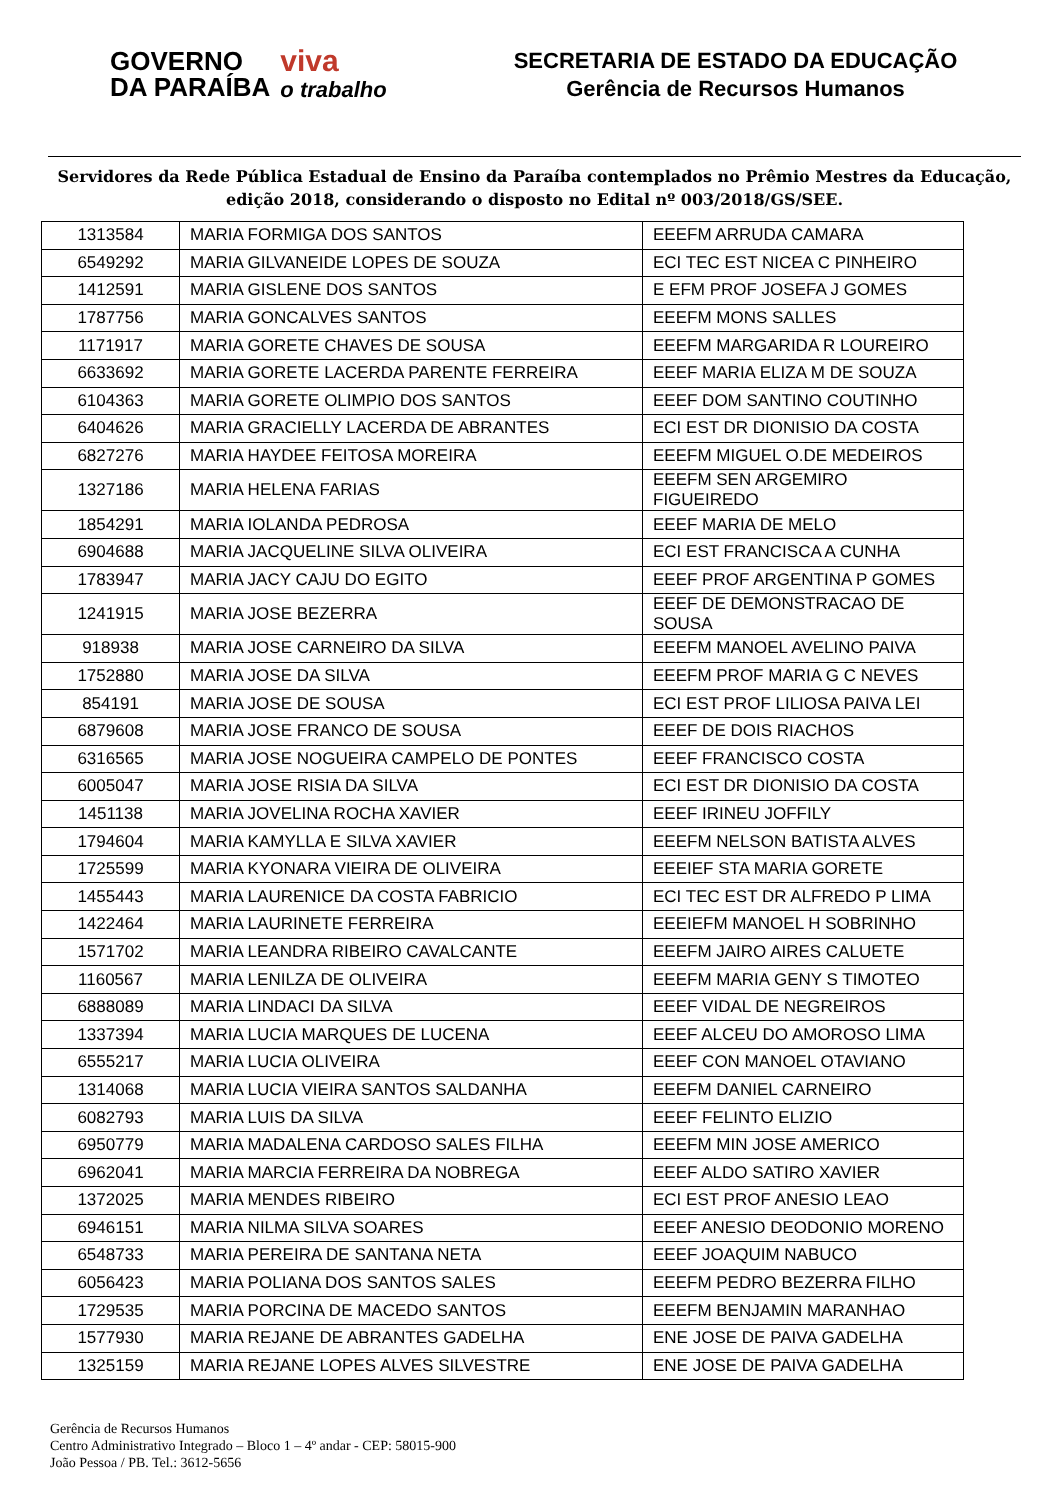GOVERNO
DA PARAÍBA
viva
o trabalho
SECRETARIA DE ESTADO DA EDUCAÇÃO
Gerência de Recursos Humanos
Servidores da Rede Pública Estadual de Ensino da Paraíba contemplados no Prêmio Mestres da Educação, edição 2018, considerando o disposto no Edital nº 003/2018/GS/SEE.
| 1313584 | MARIA FORMIGA DOS SANTOS | EEEFM ARRUDA CAMARA |
| 6549292 | MARIA GILVANEIDE LOPES DE SOUZA | ECI TEC EST NICEA C PINHEIRO |
| 1412591 | MARIA GISLENE DOS SANTOS | E EFM PROF JOSEFA J GOMES |
| 1787756 | MARIA GONCALVES SANTOS | EEEFM MONS SALLES |
| 1171917 | MARIA GORETE CHAVES DE SOUSA | EEEFM MARGARIDA R LOUREIRO |
| 6633692 | MARIA GORETE LACERDA PARENTE FERREIRA | EEEF MARIA ELIZA M DE SOUZA |
| 6104363 | MARIA GORETE OLIMPIO DOS SANTOS | EEEF DOM SANTINO COUTINHO |
| 6404626 | MARIA GRACIELLY LACERDA DE ABRANTES | ECI EST DR DIONISIO DA COSTA |
| 6827276 | MARIA HAYDEE FEITOSA MOREIRA | EEEFM MIGUEL O.DE MEDEIROS |
| 1327186 | MARIA HELENA FARIAS | EEEFM SEN ARGEMIRO FIGUEIREDO |
| 1854291 | MARIA IOLANDA PEDROSA | EEEF MARIA DE MELO |
| 6904688 | MARIA JACQUELINE SILVA OLIVEIRA | ECI EST FRANCISCA A CUNHA |
| 1783947 | MARIA JACY CAJU DO EGITO | EEEF PROF ARGENTINA P GOMES |
| 1241915 | MARIA JOSE BEZERRA | EEEF DE DEMONSTRACAO DE SOUSA |
| 918938 | MARIA JOSE CARNEIRO DA SILVA | EEEFM MANOEL AVELINO PAIVA |
| 1752880 | MARIA JOSE DA SILVA | EEEFM PROF MARIA G C NEVES |
| 854191 | MARIA JOSE DE SOUSA | ECI EST PROF LILIOSA PAIVA LEI |
| 6879608 | MARIA JOSE FRANCO DE SOUSA | EEEF DE DOIS RIACHOS |
| 6316565 | MARIA JOSE NOGUEIRA CAMPELO DE PONTES | EEEF FRANCISCO COSTA |
| 6005047 | MARIA JOSE RISIA DA SILVA | ECI EST DR DIONISIO DA COSTA |
| 1451138 | MARIA JOVELINA ROCHA XAVIER | EEEF IRINEU JOFFILY |
| 1794604 | MARIA KAMYLLA E SILVA XAVIER | EEEFM NELSON BATISTA ALVES |
| 1725599 | MARIA KYONARA VIEIRA DE OLIVEIRA | EEEIEF STA MARIA GORETE |
| 1455443 | MARIA LAURENICE DA COSTA FABRICIO | ECI TEC EST DR ALFREDO P LIMA |
| 1422464 | MARIA LAURINETE FERREIRA | EEEIEFM MANOEL H SOBRINHO |
| 1571702 | MARIA LEANDRA RIBEIRO CAVALCANTE | EEEFM JAIRO AIRES CALUETE |
| 1160567 | MARIA LENILZA DE OLIVEIRA | EEEFM MARIA GENY S TIMOTEO |
| 6888089 | MARIA LINDACI DA SILVA | EEEF VIDAL DE NEGREIROS |
| 1337394 | MARIA LUCIA MARQUES DE LUCENA | EEEF ALCEU DO AMOROSO LIMA |
| 6555217 | MARIA LUCIA OLIVEIRA | EEEF CON MANOEL OTAVIANO |
| 1314068 | MARIA LUCIA VIEIRA SANTOS SALDANHA | EEEFM DANIEL CARNEIRO |
| 6082793 | MARIA LUIS DA SILVA | EEEF FELINTO ELIZIO |
| 6950779 | MARIA MADALENA CARDOSO SALES FILHA | EEEFM MIN JOSE AMERICO |
| 6962041 | MARIA MARCIA FERREIRA DA NOBREGA | EEEF ALDO SATIRO XAVIER |
| 1372025 | MARIA MENDES RIBEIRO | ECI EST PROF ANESIO LEAO |
| 6946151 | MARIA NILMA SILVA SOARES | EEEF ANESIO DEODONIO MORENO |
| 6548733 | MARIA PEREIRA DE SANTANA NETA | EEEF JOAQUIM NABUCO |
| 6056423 | MARIA POLIANA DOS SANTOS SALES | EEEFM PEDRO BEZERRA FILHO |
| 1729535 | MARIA PORCINA DE MACEDO SANTOS | EEEFM BENJAMIN MARANHAO |
| 1577930 | MARIA REJANE DE ABRANTES GADELHA | ENE JOSE DE PAIVA GADELHA |
| 1325159 | MARIA REJANE LOPES ALVES SILVESTRE | ENE JOSE DE PAIVA GADELHA |
Gerência de Recursos Humanos
Centro Administrativo Integrado – Bloco 1 – 4º andar - CEP: 58015-900
João Pessoa / PB. Tel.: 3612-5656